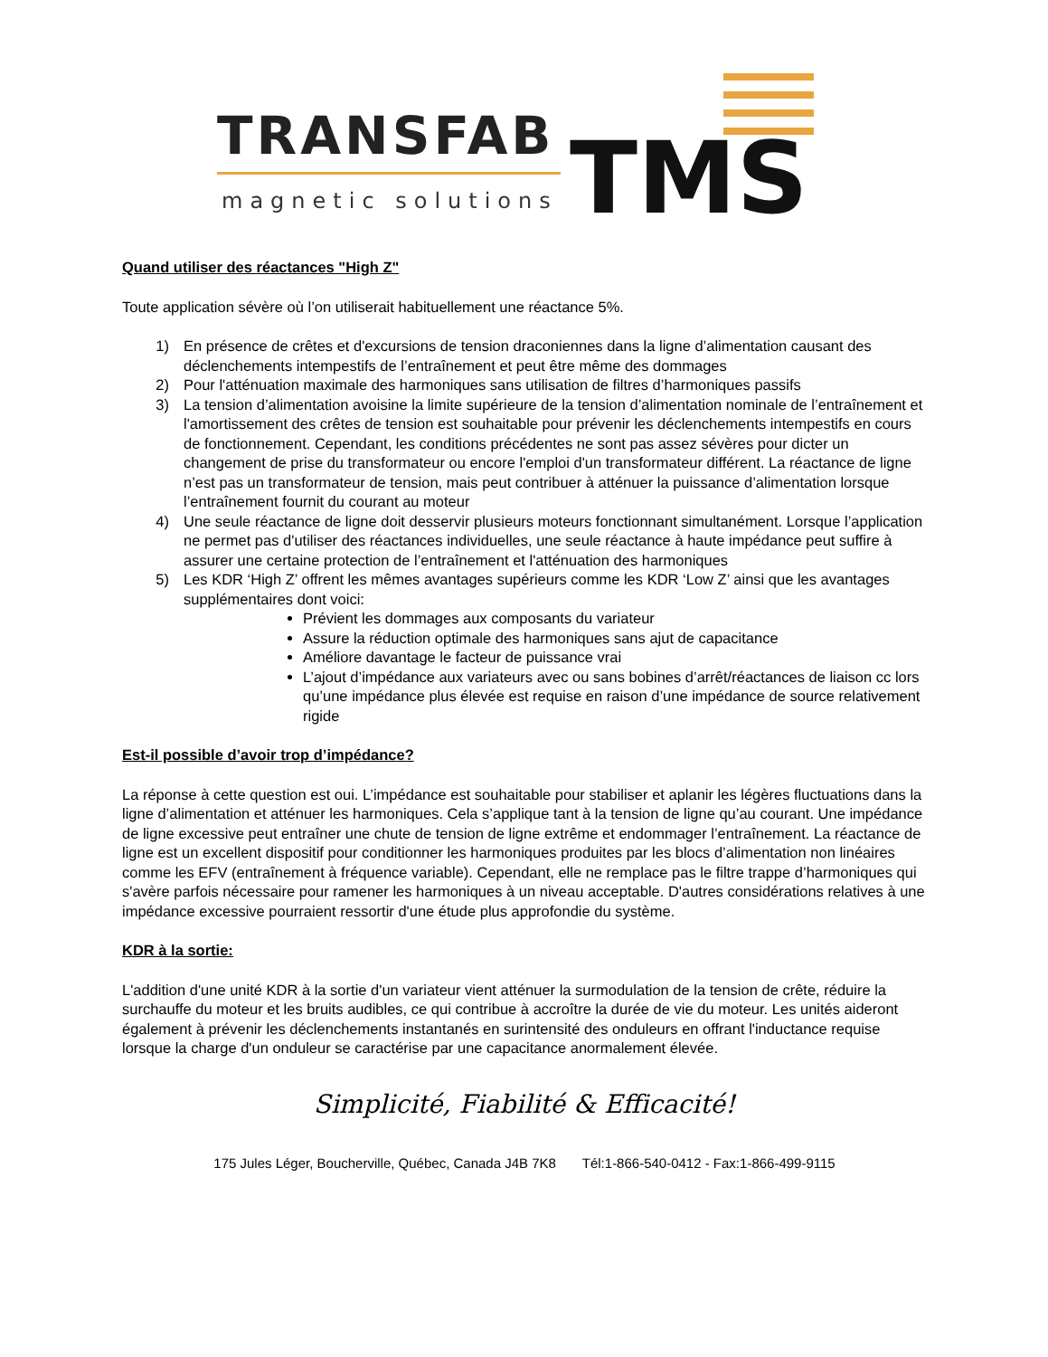TRANSFAB
magnetic solutions
TMS
Quand utiliser des réactances "High Z"
Toute application sévère où l’on utiliserait habituellement une réactance 5%.
1) En présence de crêtes et d'excursions de tension draconiennes dans la ligne d’alimentation causant des déclenchements intempestifs de l’entraînement et peut être même des dommages
2) Pour l'atténuation maximale des harmoniques sans utilisation de filtres d’harmoniques passifs
3) La tension d’alimentation avoisine la limite supérieure de la tension d’alimentation nominale de l’entraînement et l'amortissement des crêtes de tension est souhaitable pour prévenir les déclenchements intempestifs en cours de fonctionnement. Cependant, les conditions précédentes ne sont pas assez sévères pour dicter un changement de prise du transformateur ou encore l'emploi d'un transformateur différent. La réactance de ligne n’est pas un transformateur de tension, mais peut contribuer à atténuer la puissance d’alimentation lorsque l’entraînement fournit du courant au moteur
4) Une seule réactance de ligne doit desservir plusieurs moteurs fonctionnant simultanément. Lorsque l’application ne permet pas d'utiliser des réactances individuelles, une seule réactance à haute impédance peut suffire à assurer une certaine protection de l’entraînement et l'atténuation des harmoniques
5) Les KDR ‘High Z’ offrent les mêmes avantages supérieurs comme les KDR ‘Low Z’ ainsi que les avantages supplémentaires dont voici:
Prévient les dommages aux composants du variateur
Assure la réduction optimale des harmoniques sans ajut de capacitance
Améliore davantage le facteur de puissance vrai
L’ajout d’impédance aux variateurs avec ou sans bobines d’arrêt/réactances de liaison cc lors qu’une impédance plus élevée est requise en raison d’une impédance de source relativement rigide
Est-il possible d’avoir trop d’impédance?
La réponse à cette question est oui. L’impédance est souhaitable pour stabiliser et aplanir les légères fluctuations dans la ligne d’alimentation et atténuer les harmoniques. Cela s’applique tant à la tension de ligne qu’au courant. Une impédance de ligne excessive peut entraîner une chute de tension de ligne extrême et endommager l’entraînement. La réactance de ligne est un excellent dispositif pour conditionner les harmoniques produites par les blocs d’alimentation non linéaires comme les EFV (entraînement à fréquence variable). Cependant, elle ne remplace pas le filtre trappe d’harmoniques qui s'avère parfois nécessaire pour ramener les harmoniques à un niveau acceptable. D'autres considérations relatives à une impédance excessive pourraient ressortir d'une étude plus approfondie du système.
KDR à la sortie:
L'addition d'une unité KDR à la sortie d'un variateur vient atténuer la surmodulation de la tension de crête, réduire la surchauffe du moteur et les bruits audibles, ce qui contribue à accroître la durée de vie du moteur. Les unités aideront également à prévenir les déclenchements instantanés en surintensité des onduleurs en offrant l'inductance requise lorsque la charge d'un onduleur se caractérise par une capacitance anormalement élevée.
Simplicité, Fiabilité & Efficacité!
175 Jules Léger, Boucherville, Québec, Canada J4B 7K8 Tél:1-866-540-0412 - Fax:1-866-499-9115